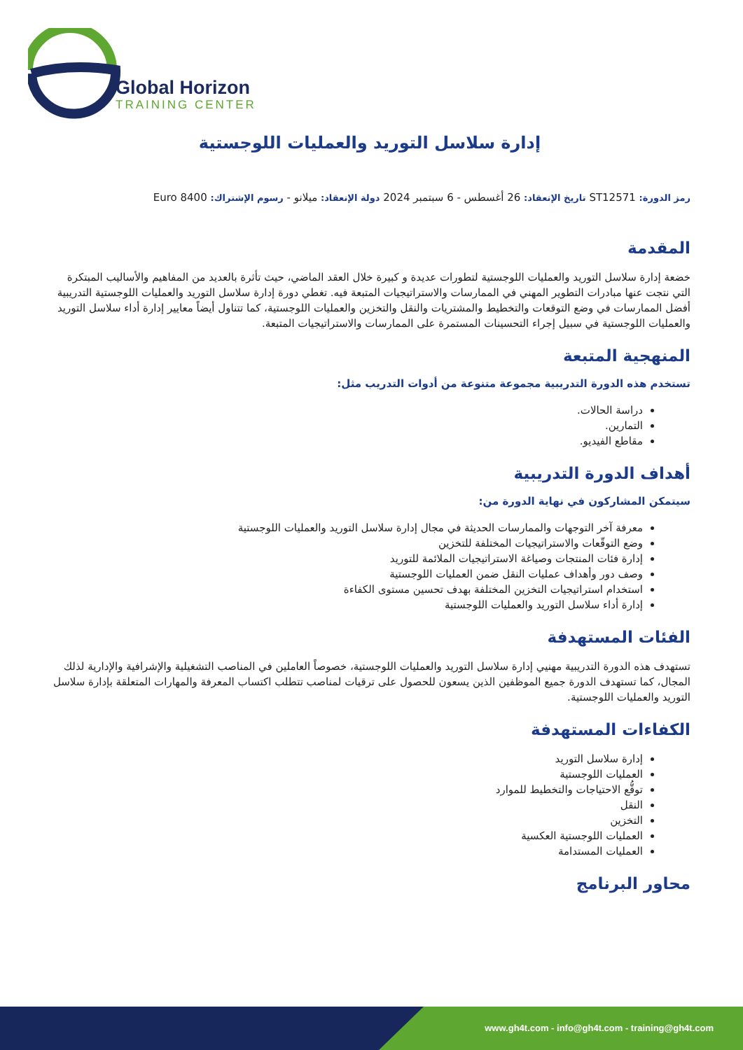Global Horizon
TRAINING CENTER
إدارة سلاسل التوريد والعمليات اللوجستية
رمز الدورة: ST12571 تاريخ الإنعقاد: 26 أغسطس - 6 سبتمبر 2024 دولة الإنعقاد: ميلانو - رسوم الإشتراك: 8400 Euro
المقدمة
خضعة إدارة سلاسل التوريد والعمليات اللوجستية لتطورات عديدة و كبيرة خلال العقد الماضي، حيث تأثرة بالعديد من المفاهيم والأساليب المبتكرة التي نتجت عنها مبادرات التطوير المهني في الممارسات والاستراتيجيات المتبعة فيه. تغطي دورة إدارة سلاسل التوريد والعمليات اللوجستية التدريبية أفضل الممارسات في وضع التوقعات والتخطيط والمشتريات والنقل والتخزين والعمليات اللوجستية، كما تتناول أيضاً معايير إدارة أداء سلاسل التوريد والعمليات اللوجستية في سبيل إجراء التحسينات المستمرة على الممارسات والاستراتيجيات المتبعة.
المنهجية المتبعة
تستخدم هذه الدورة التدريبية مجموعة متنوعة من أدوات التدريب مثل:
دراسة الحالات.
التمارين.
مقاطع الفيديو.
أهداف الدورة التدريبية
سيتمكن المشاركون في نهاية الدورة من:
معرفة آخر التوجهات والممارسات الحديثة في مجال إدارة سلاسل التوريد والعمليات اللوجستية
وضع التوقّعات والاستراتيجيات المختلفة للتخزين
إدارة فئات المنتجات وصياغة الاستراتيجيات الملائمة للتوريد
وصف دور وأهداف عمليات النقل ضمن العمليات اللوجستية
استخدام استراتيجيات التخزين المختلفة بهدف تحسين مستوى الكفاءة
إدارة أداء سلاسل التوريد والعمليات اللوجستية
الفئات المستهدفة
تستهدف هذه الدورة التدريبية مهنيي إدارة سلاسل التوريد والعمليات اللوجستية، خصوصاً العاملين في المناصب التشغيلية والإشرافية والإدارية لذلك المجال، كما تستهدف الدورة جميع الموظفين الذين يسعون للحصول على ترقيات لمناصب تتطلب اكتساب المعرفة والمهارات المتعلقة بإدارة سلاسل التوريد والعمليات اللوجستية.
الكفاءات المستهدفة
إدارة سلاسل التوريد
العمليات اللوجستية
توقُّع الاحتياجات والتخطيط للموارد
النقل
التخزين
العمليات اللوجستية العكسية
العمليات المستدامة
محاور البرنامج
www.gh4t.com - info@gh4t.com - training@gh4t.com